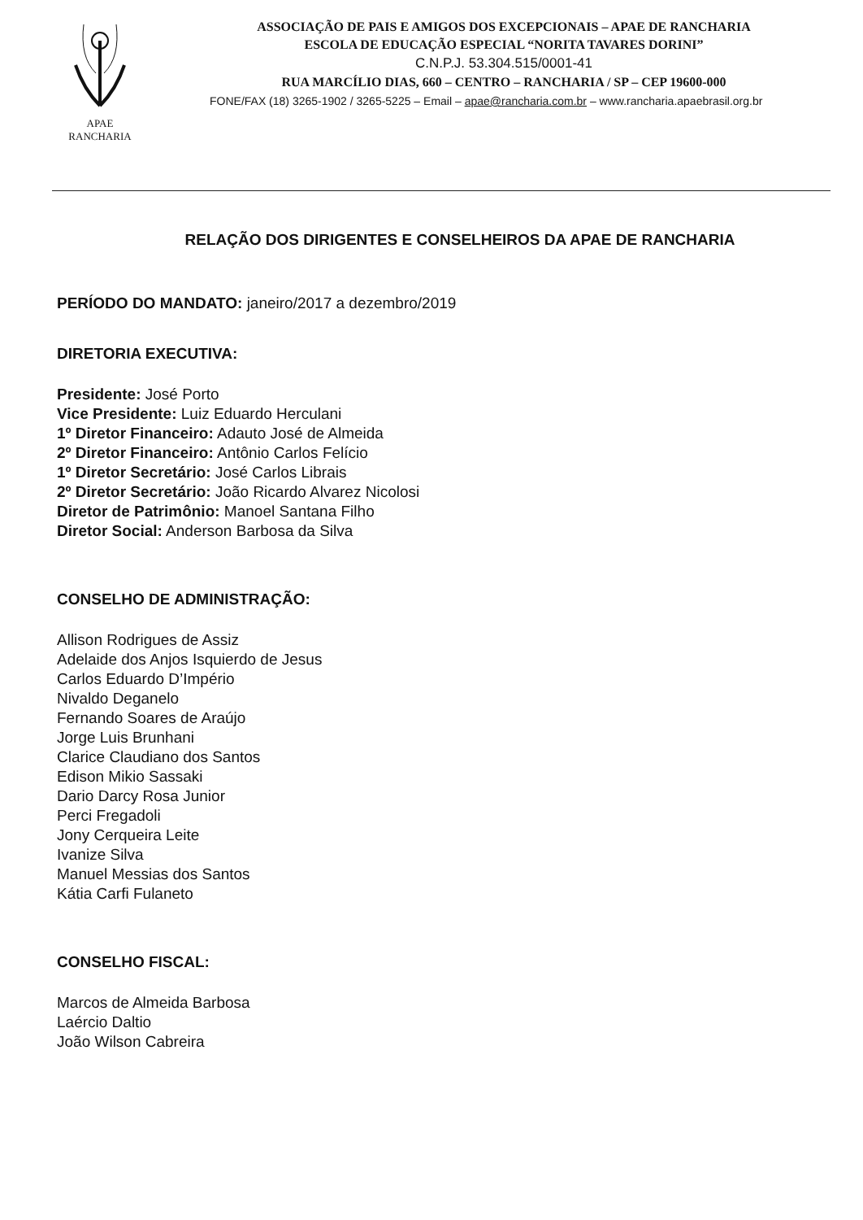APAE
RANCHARIA
ASSOCIAÇÃO DE PAIS E AMIGOS DOS EXCEPCIONAIS – APAE DE RANCHARIA
ESCOLA DE EDUCAÇÃO ESPECIAL “NORITA TAVARES DORINI”
C.N.P.J. 53.304.515/0001-41
RUA MARCÍLIO DIAS, 660 – CENTRO – RANCHARIA / SP – CEP 19600-000
FONE/FAX (18) 3265-1902 / 3265-5225 – Email – apae@rancharia.com.br – www.rancharia.apaebrasil.org.br
RELAÇÃO DOS DIRIGENTES E CONSELHEIROS DA APAE DE RANCHARIA
PERÍODO DO MANDATO: janeiro/2017 a dezembro/2019
DIRETORIA EXECUTIVA:
Presidente: José Porto
Vice Presidente: Luiz Eduardo Herculani
1º Diretor Financeiro: Adauto José de Almeida
2º Diretor Financeiro: Antônio Carlos Felício
1º Diretor Secretário: José Carlos Librais
2º Diretor Secretário: João Ricardo Alvarez Nicolosi
Diretor de Patrimônio: Manoel Santana Filho
Diretor Social: Anderson Barbosa da Silva
CONSELHO DE ADMINISTRAÇÃO:
Allison Rodrigues de Assiz
Adelaide dos Anjos Isquierdo de Jesus
Carlos Eduardo D’Império
Nivaldo Deganelo
Fernando Soares de Araújo
Jorge Luis Brunhani
Clarice Claudiano dos Santos
Edison Mikio Sassaki
Dario Darcy Rosa Junior
Perci Fregadoli
Jony Cerqueira Leite
Ivanize Silva
Manuel Messias dos Santos
Kátia Carfi Fulaneto
CONSELHO FISCAL:
Marcos de Almeida Barbosa
Laércio Daltio
João Wilson Cabreira